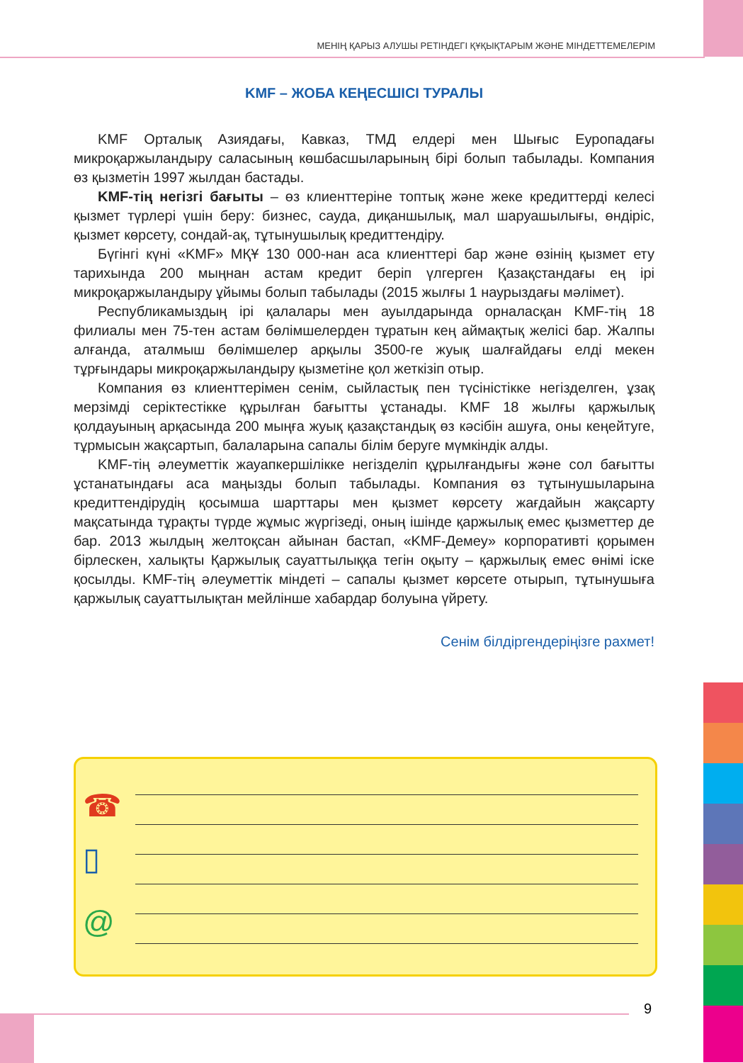МЕНІҢ ҚАРЫЗ АЛУШЫ РЕТІНДЕГІ ҚҰҚЫҚТАРЫМ ЖӘНЕ МІНДЕТТЕМЕЛЕРІМ
KMF – ЖОБА КЕҢЕСШІСІ ТУРАЛЫ
KMF Орталық Азиядағы, Кавказ, ТМД елдері мен Шығыс Еуропадағы микроқаржыландыру саласының көшбасшыларының бірі болып табылады. Компания өз қызметін 1997 жылдан бастады.
KMF-тің негізгі бағыты – өз клиенттеріне топтық және жеке кредиттерді келесі қызмет түрлері үшін беру: бизнес, сауда, диқаншылық, мал шаруашылығы, өндіріс, қызмет көрсету, сондай-ақ, тұтынушылық кредиттендіру.
Бүгінгі күні «KMF» МҚҰ 130 000-нан аса клиенттері бар және өзінің қызмет ету тарихында 200 мыңнан астам кредит беріп үлгерген Қазақстандағы ең ірі микроқаржыландыру ұйымы болып табылады (2015 жылғы 1 наурыздағы мәлімет).
Республикамыздың ірі қалалары мен ауылдарында орналасқан KMF-тің 18 филиалы мен 75-тен астам бөлімшелерден тұратын кең аймақтық желісі бар. Жалпы алғанда, аталмыш бөлімшелер арқылы 3500-ге жуық шалғайдағы елді мекен тұрғындары микроқаржыландыру қызметіне қол жеткізіп отыр.
Компания өз клиенттерімен сенім, сыйластық пен түсіністікке негізделген, ұзақ мерзімді серіктестікке құрылған бағытты ұстанады. KMF 18 жылғы қаржылық қолдауының арқасында 200 мыңға жуық қазақстандық өз кәсібін ашуға, оны кеңейтуге, тұрмысын жақсартып, балаларына сапалы білім беруге мүмкіндік алды.
KMF-тің әлеуметтік жауапкершілікке негізделіп құрылғандығы және сол бағытты ұстанатындағы аса маңызды болып табылады. Компания өз тұтынушыларына кредиттендірудің қосымша шарттары мен қызмет көрсету жағдайын жақсарту мақсатында тұрақты түрде жұмыс жүргізеді, оның ішінде қаржылық емес қызметтер де бар. 2013 жылдың желтоқсан айынан бастап, «KMF-Демеу» корпоративті қорымен бірлескен, халықты Қаржылық сауаттылыққа тегін оқыту – қаржылық емес өнімі іске қосылды. KMF-тің әлеуметтік міндеті – сапалы қызмет көрсете отырып, тұтынушыға қаржылық сауаттылықтан мейлінше хабардар болуына үйрету.
Сенім білдіргендеріңізге рахмет!
☎
▯
@
9